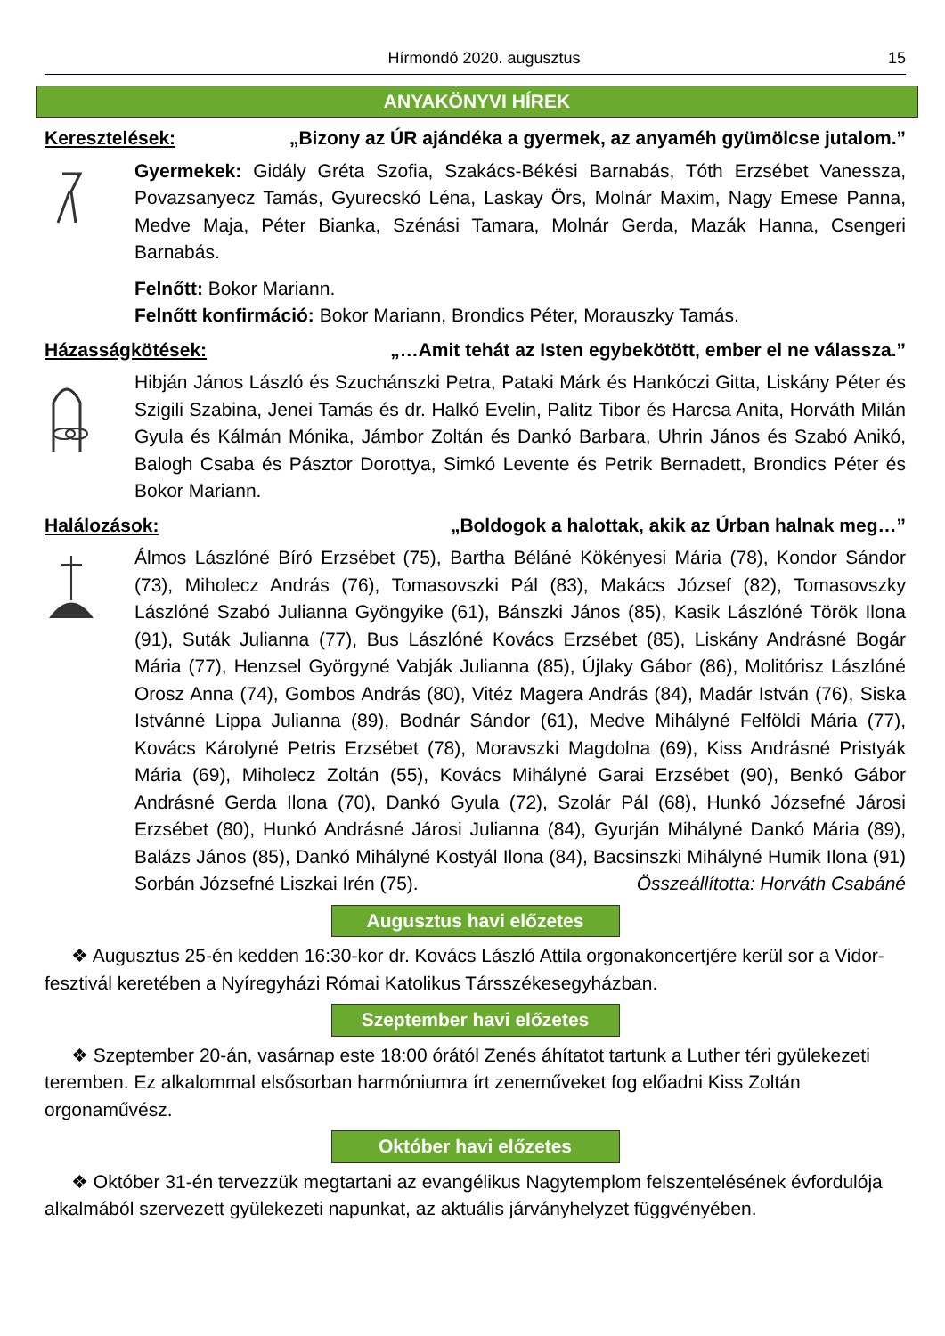Hírmondó 2020. augusztus 15
ANYAKÖNYVI HÍREK
Keresztelések: „Bizony az ÚR ajándéka a gyermek, az anyaméh gyümölcse jutalom.”
Gyermekek: Gidály Gréta Szofia, Szakács-Békési Barnabás, Tóth Erzsébet Vanessza, Povazsanyecz Tamás, Gyurecskó Léna, Laskay Örs, Molnár Maxim, Nagy Emese Panna, Medve Maja, Péter Bianka, Szénási Tamara, Molnár Gerda, Mazák Hanna, Csengeri Barnabás.
Felnőtt: Bokor Mariann.
Felnőtt konfirmáció: Bokor Mariann, Brondics Péter, Morauszky Tamás.
Házasságkötések: „…Amit tehát az Isten egybekötött, ember el ne válassza.”
Hibján János László és Szuchánszki Petra, Pataki Márk és Hankóczi Gitta, Liskány Péter és Szigili Szabina, Jenei Tamás és dr. Halkó Evelin, Palitz Tibor és Harcsa Anita, Horváth Milán Gyula és Kálmán Mónika, Jámbor Zoltán és Dankó Barbara, Uhrin János és Szabó Anikó, Balogh Csaba és Pásztor Dorottya, Simkó Levente és Petrik Bernadett, Brondics Péter és Bokor Mariann.
Halálozások: „Boldogok a halottak, akik az Úrban halnak meg…”
Álmos Lászlóné Bíró Erzsébet (75), Bartha Béláné Kökényesi Mária (78), Kondor Sándor (73), Miholecz András (76), Tomasovszki Pál (83), Makács József (82), Tomasovszky Lászlóné Szabó Julianna Gyöngyike (61), Bánszki János (85), Kasik Lászlóné Török Ilona (91), Suták Julianna (77), Bus Lászlóné Kovács Erzsébet (85), Liskány Andrásné Bogár Mária (77), Henzsel Györgyné Vabják Julianna (85), Újlaky Gábor (86), Molitórisz Lászlóné Orosz Anna (74), Gombos András (80), Vitéz Magera András (84), Madár István (76), Siska Istvánné Lippa Julianna (89), Bodnár Sándor (61), Medve Mihályné Felföldi Mária (77), Kovács Károlyné Petris Erzsébet (78), Moravszki Magdolna (69), Kiss Andrásné Pristyák Mária (69), Miholecz Zoltán (55), Kovács Mihályné Garai Erzsébet (90), Benkó Gábor Andrásné Gerda Ilona (70), Dankó Gyula (72), Szolár Pál (68), Hunkó Józsefné Járosi Erzsébet (80), Hunkó Andrásné Járosi Julianna (84), Gyurján Mihályné Dankó Mária (89), Balázs János (85), Dankó Mihályné Kostyál Ilona (84), Bacsinszki Mihályné Humik Ilona (91) Sorbán Józsefné Liszkai Irén (75). Összeállította: Horváth Csabáné
Augusztus havi előzetes
❖ Augusztus 25-én kedden 16:30-kor dr. Kovács László Attila orgonakoncertjére kerül sor a Vidor-fesztivál keretében a Nyíregyházi Római Katolikus Társszékesegyházban.
Szeptember havi előzetes
❖ Szeptember 20-án, vasárnap este 18:00 órától Zenés áhítatot tartunk a Luther téri gyülekezeti teremben. Ez alkalommal elsősorban harmóniumra írt zeneműveket fog előadni Kiss Zoltán orgonaművész.
Október havi előzetes
❖ Október 31-én tervezzük megtartani az evangélikus Nagytemplom felszentelésének évfordulója alkalmából szervezett gyülekezeti napunkat, az aktuális járványhelyzet függvényében.